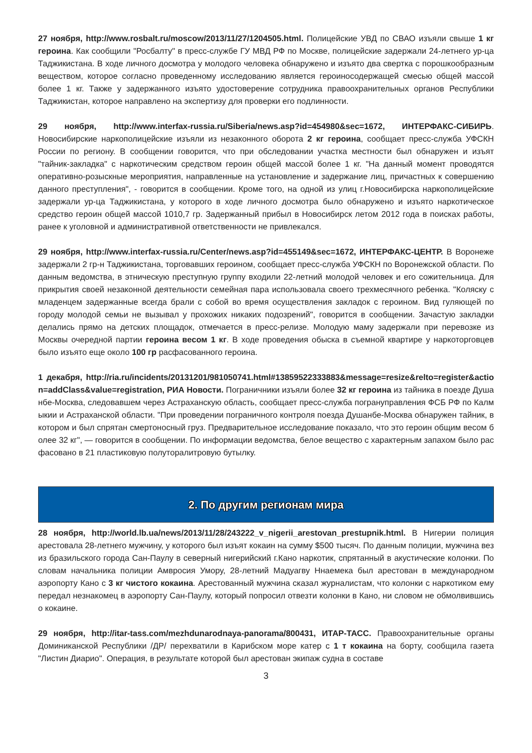27 ноября, http://www.rosbalt.ru/moscow/2013/11/27/1204505.html. Полицейские УВД по СВАО изъяли свыше 1 кг героина. Как сообщили "Росбалту" в пресс-службе ГУ МВД РФ по Москве, полицейские задержали 24-летнего ур-ца Таджикистана. В ходе личного досмотра у молодого человека обнаружено и изъято два свертка с порошкообразным веществом, которое согласно проведенному исследованию является героиносодержащей смесью общей массой более 1 кг. Также у задержанного изъято удостоверение сотрудника правоохранительных органов Республики Таджикистан, которое направлено на экспертизу для проверки его подлинности.
29 ноября, http://www.interfax-russia.ru/Siberia/news.asp?id=454980&sec=1672, ИНТЕРФАКС-СИБИРЬ. Новосибирские наркополицейские изъяли из незаконного оборота 2 кг героина, сообщает пресс-служба УФСКН России по региону. В сообщении говорится, что при обследовании участка местности был обнаружен и изъят "тайник-закладка" с наркотическим средством героин общей массой более 1 кг. "На данный момент проводятся оперативно-розыскные мероприятия, направленные на установление и задержание лиц, причастных к совершению данного преступления", - говорится в сообщении. Кроме того, на одной из улиц г.Новосибирска наркополицейские задержали ур-ца Таджикистана, у которого в ходе личного досмотра было обнаружено и изъято наркотическое средство героин общей массой 1010,7 гр. Задержанный прибыл в Новосибирск летом 2012 года в поисках работы, ранее к уголовной и административной ответственности не привлекался.
29 ноября, http://www.interfax-russia.ru/Center/news.asp?id=455149&sec=1672, ИНТЕРФАКС-ЦЕНТР. В Воронеже задержали 2 гр-н Таджикистана, торговавших героином, сообщает пресс-служба УФСКН по Воронежской области. По данным ведомства, в этническую преступную группу входили 22-летний молодой человек и его сожительница. Для прикрытия своей незаконной деятельности семейная пара использовала своего трехмесячного ребенка. "Коляску с младенцем задержанные всегда брали с собой во время осуществления закладок с героином. Вид гуляющей по городу молодой семьи не вызывал у прохожих никаких подозрений", говорится в сообщении. Зачастую закладки делались прямо на детских площадок, отмечается в пресс-релизе. Молодую маму задержали при перевозке из Москвы очередной партии героина весом 1 кг. В ходе проведения обыска в съемной квартире у наркоторговцев было изъято еще около 100 гр расфасованного героина.
1 декабря, http://ria.ru/incidents/20131201/981050741.html#13859522333883&message=resize&relto=register&action=addClass&value=registration, РИА Новости. Пограничники изъяли более 32 кг героина из тайника в поезде Душанбе-Москва, следовавшем через Астраханскую область, сообщает пресс-служба погрануправления ФСБ РФ по Калмыкии и Астраханской области. "При проведении пограничного контроля поезда Душанбе-Москва обнаружен тайник, в котором и был спрятан смертоносный груз. Предварительное исследование показало, что это героин общим весом более 32 кг", — говорится в сообщении. По информации ведомства, белое вещество с характерным запахом было расфасовано в 21 пластиковую полуторалитровую бутылку.
2. По другим регионам мира
28 ноября, http://world.lb.ua/news/2013/11/28/243222_v_nigerii_arestovan_prestupnik.html. В Нигерии полиция арестовала 28-летнего мужчину, у которого был изъят кокаин на сумму $500 тысяч. По данным полиции, мужчина вез из бразильского города Сан-Паулу в северный нигерийский г.Кано наркотик, спрятанный в акустические колонки. По словам начальника полиции Амвросия Умору, 28-летний Мадуагву Ннаемека был арестован в международном аэропорту Кано с 3 кг чистого кокаина. Арестованный мужчина сказал журналистам, что колонки с наркотиком ему передал незнакомец в аэропорту Сан-Паулу, который попросил отвезти колонки в Кано, ни словом не обмолвившись о кокаине.
29 ноября, http://itar-tass.com/mezhdunarodnaya-panorama/800431, ИТАР-ТАСС. Правоохранительные органы Доминиканской Республики /ДР/ перехватили в Карибском море катер с 1 т кокаина на борту, сообщила газета "Листин Диарио". Операция, в результате которой был арестован экипаж судна в составе
3